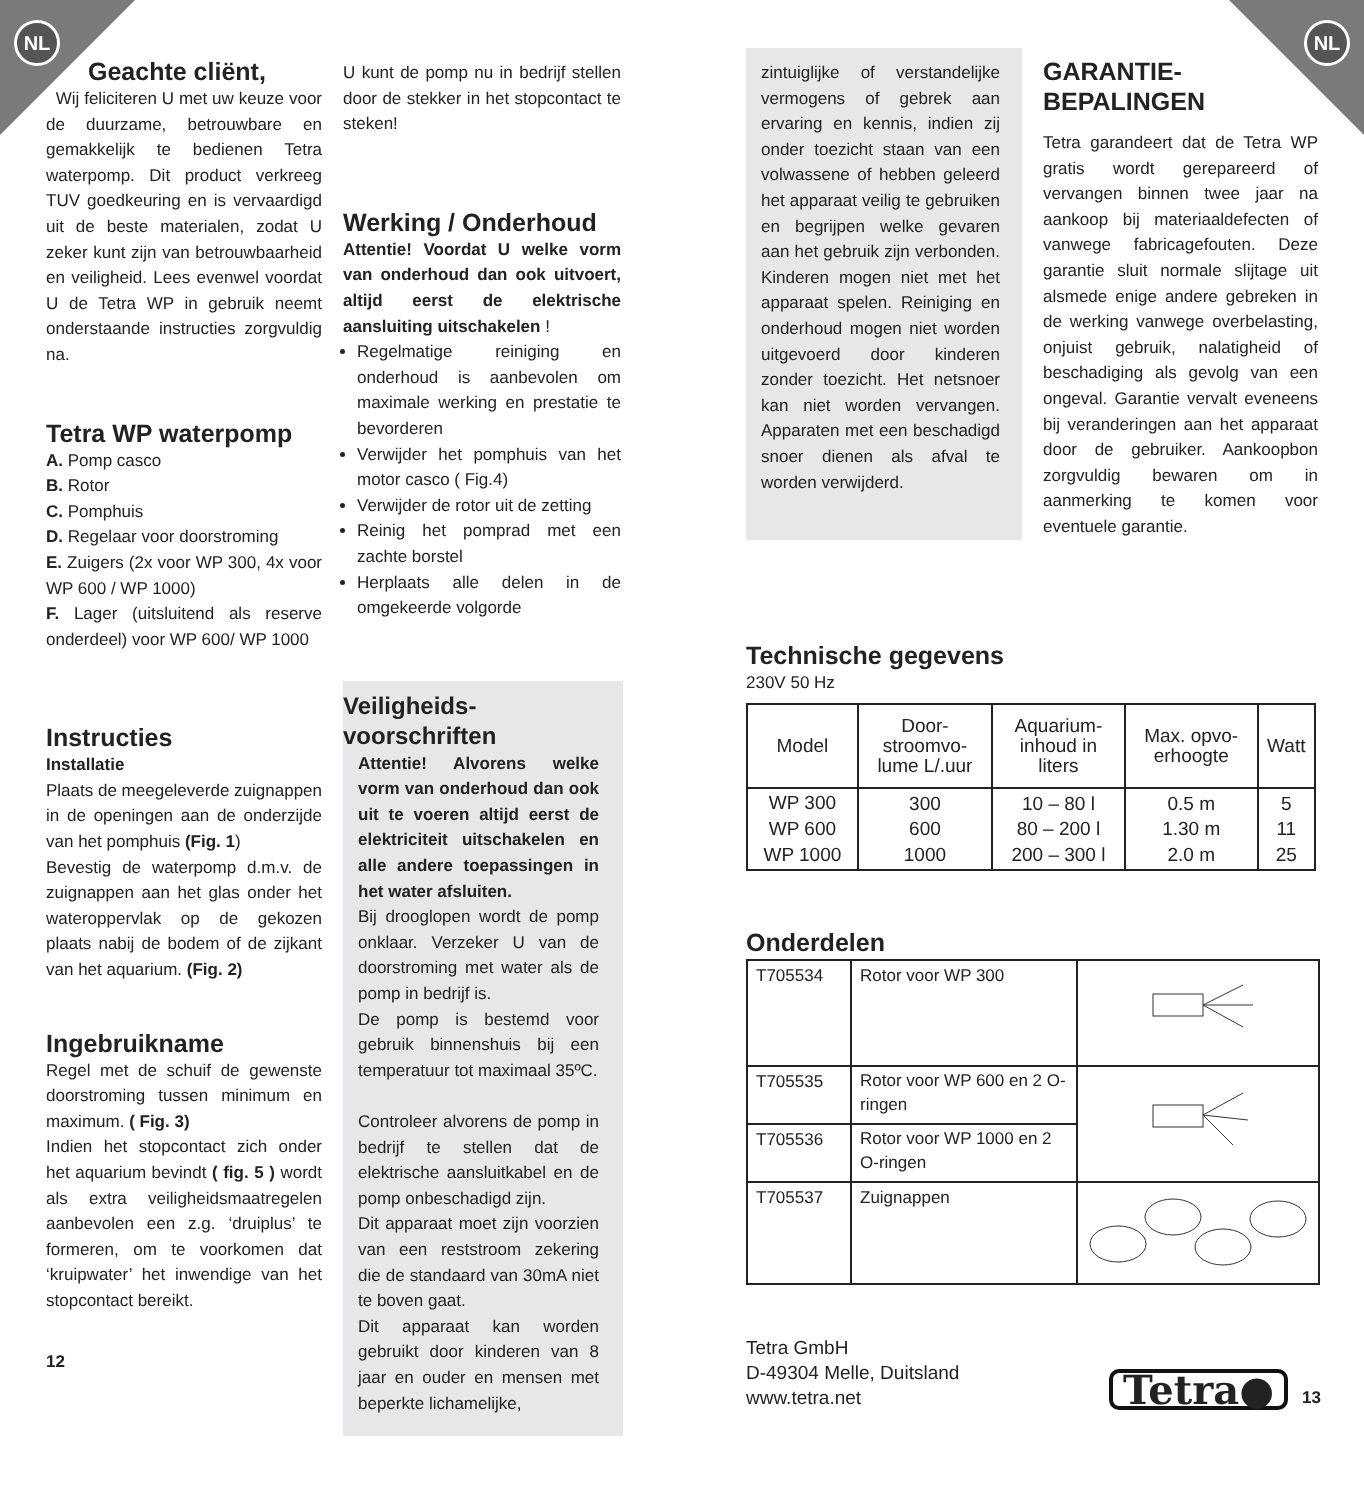NL NL
Geachte cliënt,
Wij feliciteren U met uw keuze voor de duurzame, betrouwbare en gemakkelijk te bedienen Tetra waterpomp. Dit product verkreeg TUV goedkeuring en is vervaardigd uit de beste materialen, zodat U zeker kunt zijn van betrouwbaarheid en veiligheid. Lees evenwel voordat U de Tetra WP in gebruik neemt onderstaande instructies zorgvuldig na.
Tetra WP waterpomp
A. Pomp casco
B. Rotor
C. Pomphuis
D. Regelaar voor doorstroming
E. Zuigers (2x voor WP 300, 4x voor WP 600 / WP 1000)
F. Lager (uitsluitend als reserve onderdeel) voor WP 600/ WP 1000
Instructies
Installatie
Plaats de meegeleverde zuignappen in de openingen aan de onderzijde van het pomphuis (Fig. 1)
Bevestig de waterpomp d.m.v. de zuignappen aan het glas onder het wateroppervlak op de gekozen plaats nabij de bodem of de zijkant van het aquarium. (Fig. 2)
Ingebruikname
Regel met de schuif de gewenste doorstroming tussen minimum en maximum. ( Fig. 3)
Indien het stopcontact zich onder het aquarium bevindt ( fig. 5 ) wordt als extra veiligheidsmaatregelen aanbevolen een z.g. ‘druiplus’ te formeren, om te voorkomen dat ‘kruipwater’ het inwendige van het stopcontact bereikt.
12
U kunt de pomp nu in bedrijf stellen door de stekker in het stopcontact te steken!
Werking / Onderhoud
Attentie! Voordat U welke vorm van onderhoud dan ook uitvoert, altijd eerst de elektrische aansluiting uitschakelen !
Regelmatige reiniging en onderhoud is aanbevolen om maximale werking en prestatie te bevorderen
Verwijder het pomphuis van het motor casco ( Fig.4)
Verwijder de rotor uit de zetting
Reinig het pomprad met een zachte borstel
Herplaats alle delen in de omgekeerde volgorde
Veiligheids-voorschriften
Attentie! Alvorens welke vorm van onderhoud dan ook uit te voeren altijd eerst de elektriciteit uitschakelen en alle andere toepassingen in het water afsluiten.
Bij drooglopen wordt de pomp onklaar. Verzeker U van de doorstroming met water als de pomp in bedrijf is.
De pomp is bestemd voor gebruik binnenshuis bij een temperatuur tot maximaal 35ºC.
Controleer alvorens de pomp in bedrijf te stellen dat de elektrische aansluitkabel en de pomp onbeschadigd zijn.
Dit apparaat moet zijn voorzien van een reststroom zekering die de standaard van 30mA niet te boven gaat.
Dit apparaat kan worden gebruikt door kinderen van 8 jaar en ouder en mensen met beperkte lichamelijke,
zintuiglijke of verstandelijke vermogens of gebrek aan ervaring en kennis, indien zij onder toezicht staan van een volwassene of hebben geleerd het apparaat veilig te gebruiken en begrijpen welke gevaren aan het gebruik zijn verbonden. Kinderen mogen niet met het apparaat spelen. Reiniging en onderhoud mogen niet worden uitgevoerd door kinderen zonder toezicht. Het netsnoer kan niet worden vervangen. Apparaten met een beschadigd snoer dienen als afval te worden verwijderd.
GARANTIE-
BEPALINGEN
Tetra garandeert dat de Tetra WP gratis wordt gerepareerd of vervangen binnen twee jaar na aankoop bij materiaaldefecten of vanwege fabricagefouten. Deze garantie sluit normale slijtage uit alsmede enige andere gebreken in de werking vanwege overbelasting, onjuist gebruik, nalatigheid of beschadiging als gevolg van een ongeval. Garantie vervalt eveneens bij veranderingen aan het apparaat door de gebruiker. Aankoopbon zorgvuldig bewaren om in aanmerking te komen voor eventuele garantie.
Technische gegevens
230V 50 Hz
| Model | Door- stroomvo- lume L/.uur | Aquarium- inhoud in liters | Max. opvo- erhoogte | Watt |
| --- | --- | --- | --- | --- |
| WP 300 WP 600 WP 1000 | 300 600 1000 | 10 – 80 l 80 – 200 l 200 – 300 l | 0.5 m 1.30 m 2.0 m | 5 11 25 |
Onderdelen
| T705534 | Rotor voor WP 300 | |
| T705535 | Rotor voor WP 600 en 2 O-ringen | |
| T705536 | Rotor voor WP 1000 en 2 O-ringen | |
| T705537 | Zuignappen | |
Tetra GmbH
D-49304 Melle, Duitsland
www.tetra.net
Tetra●
13